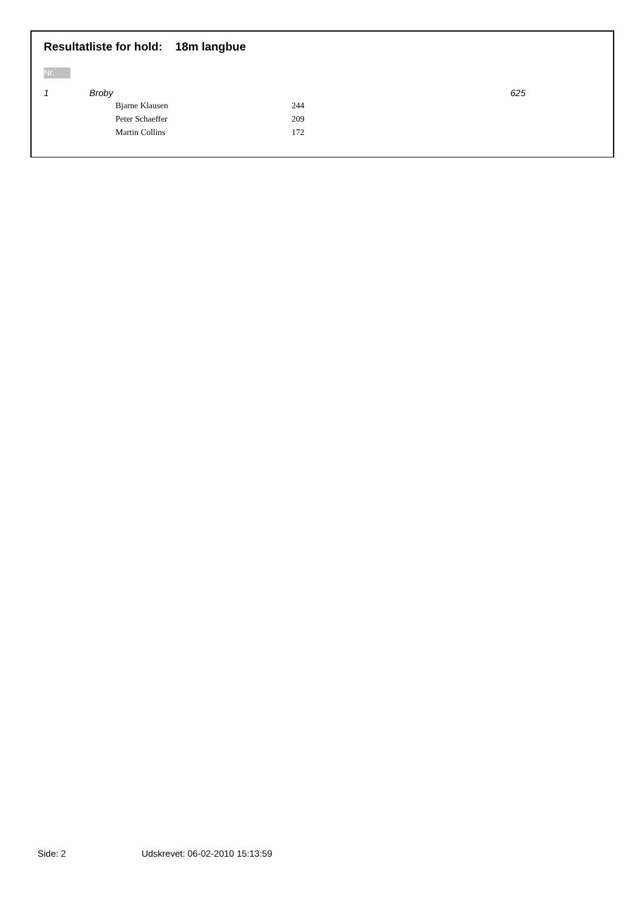Resultatliste for hold: 18m langbue
Nr.
| 1 | Broby | | | 625 |
| | | Bjarne Klausen | 244 | |
| | | Peter Schaeffer | 209 | |
| | | Martin Collins | 172 | |
Side: 2 Udskrevet: 06-02-2010 15:13:59